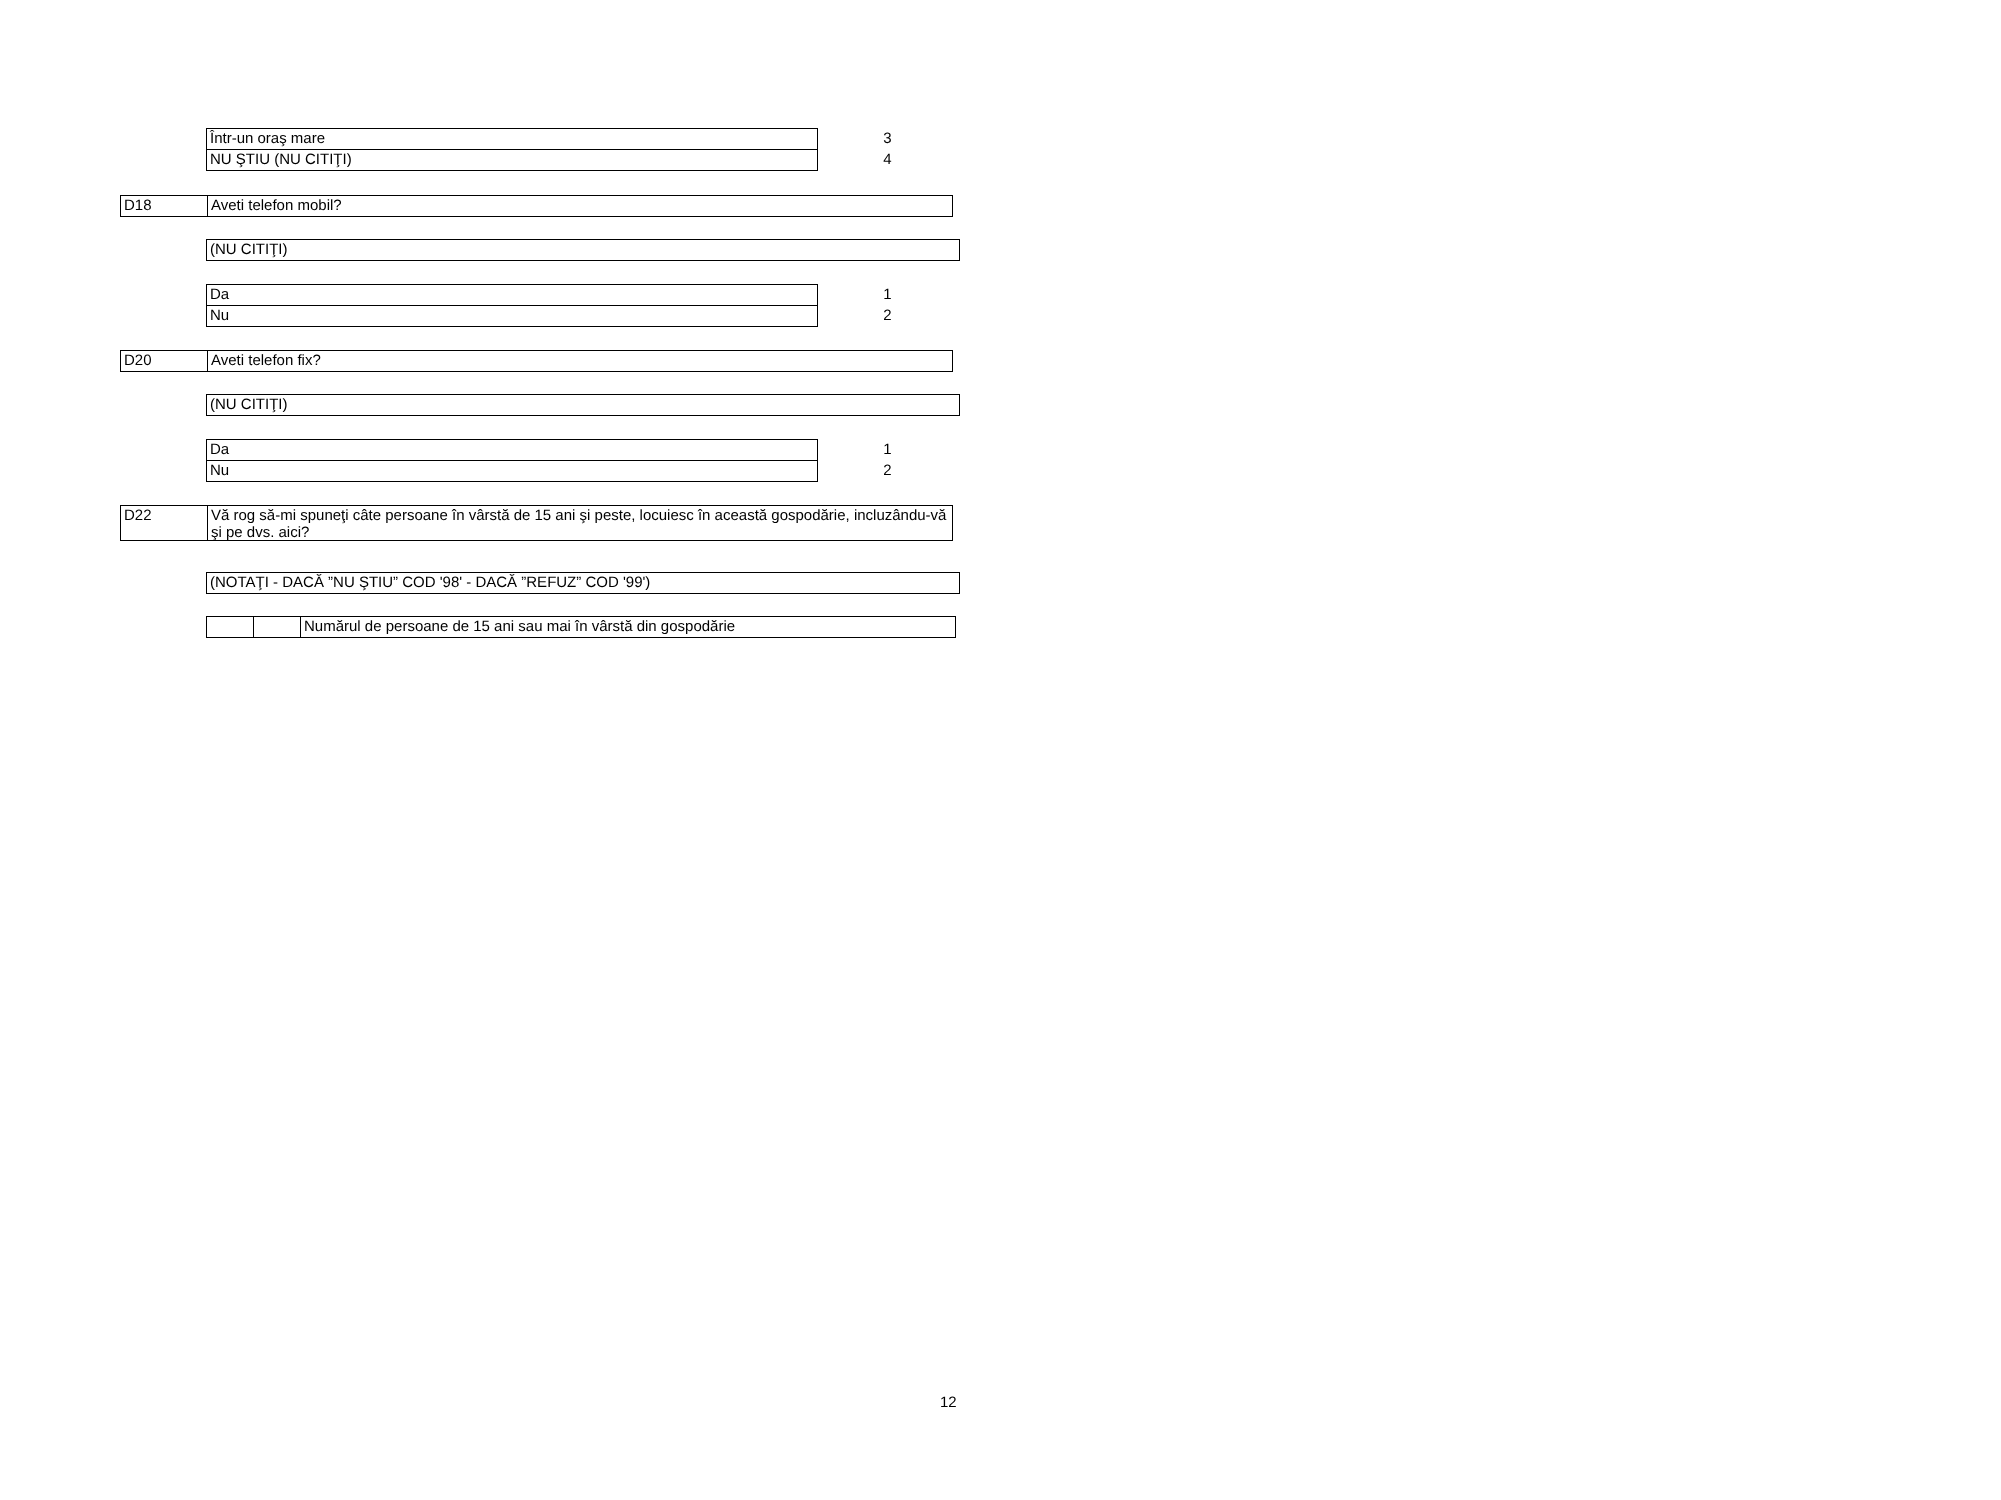| Într-un oraş mare | | 3 |
| NU ŞTIU (NU CITIŢI) | | 4 |
| D18 | Aveti telefon mobil? |
| (NU CITIŢI) |
| Da | | 1 |
| Nu | | 2 |
| D20 | Aveti telefon fix? |
| (NU CITIŢI) |
| Da | | 1 |
| Nu | | 2 |
| D22 | Vă rog să-mi spuneţi câte persoane în vârstă de 15 ani şi peste, locuiesc în această gospodărie, incluzându-vă şi pe dvs. aici? |
| (NOTAŢI - DACĂ ”NU ŞTIU” COD '98' - DACĂ ”REFUZ” COD '99') |
| | | Numărul de persoane de 15 ani sau mai în vârstă din gospodărie |
12